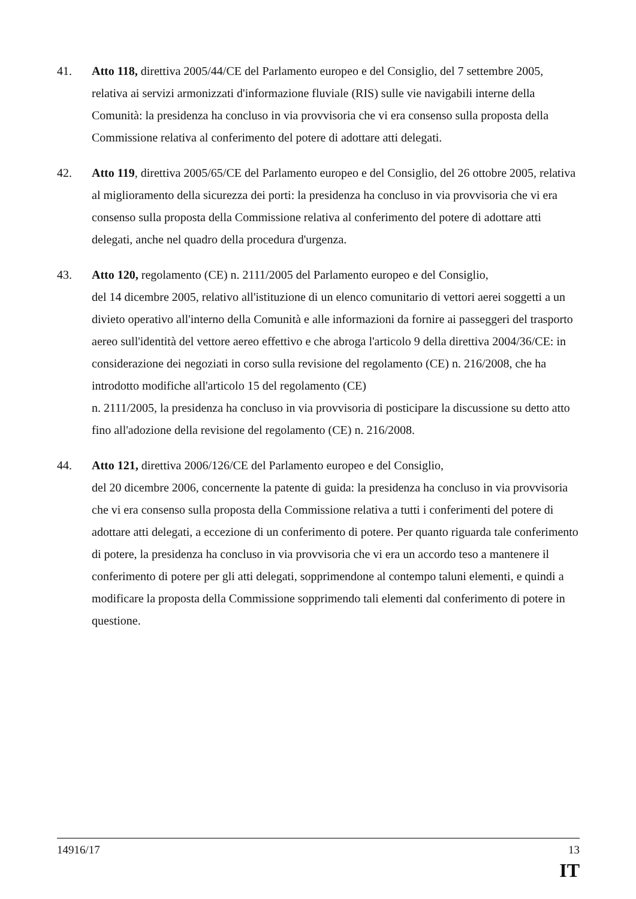41. Atto 118, direttiva 2005/44/CE del Parlamento europeo e del Consiglio, del 7 settembre 2005, relativa ai servizi armonizzati d'informazione fluviale (RIS) sulle vie navigabili interne della Comunità: la presidenza ha concluso in via provvisoria che vi era consenso sulla proposta della Commissione relativa al conferimento del potere di adottare atti delegati.
42. Atto 119, direttiva 2005/65/CE del Parlamento europeo e del Consiglio, del 26 ottobre 2005, relativa al miglioramento della sicurezza dei porti: la presidenza ha concluso in via provvisoria che vi era consenso sulla proposta della Commissione relativa al conferimento del potere di adottare atti delegati, anche nel quadro della procedura d'urgenza.
43. Atto 120, regolamento (CE) n. 2111/2005 del Parlamento europeo e del Consiglio,
del 14 dicembre 2005, relativo all'istituzione di un elenco comunitario di vettori aerei soggetti a un divieto operativo all'interno della Comunità e alle informazioni da fornire ai passeggeri del trasporto aereo sull'identità del vettore aereo effettivo e che abroga l'articolo 9 della direttiva 2004/36/CE: in considerazione dei negoziati in corso sulla revisione del regolamento (CE) n. 216/2008, che ha introdotto modifiche all'articolo 15 del regolamento (CE)
n. 2111/2005, la presidenza ha concluso in via provvisoria di posticipare la discussione su detto atto fino all'adozione della revisione del regolamento (CE) n. 216/2008.
44. Atto 121, direttiva 2006/126/CE del Parlamento europeo e del Consiglio,
del 20 dicembre 2006, concernente la patente di guida: la presidenza ha concluso in via provvisoria che vi era consenso sulla proposta della Commissione relativa a tutti i conferimenti del potere di adottare atti delegati, a eccezione di un conferimento di potere. Per quanto riguarda tale conferimento di potere, la presidenza ha concluso in via provvisoria che vi era un accordo teso a mantenere il conferimento di potere per gli atti delegati, sopprimendone al contempo taluni elementi, e quindi a modificare la proposta della Commissione sopprimendo tali elementi dal conferimento di potere in questione.
14916/17 13
IT